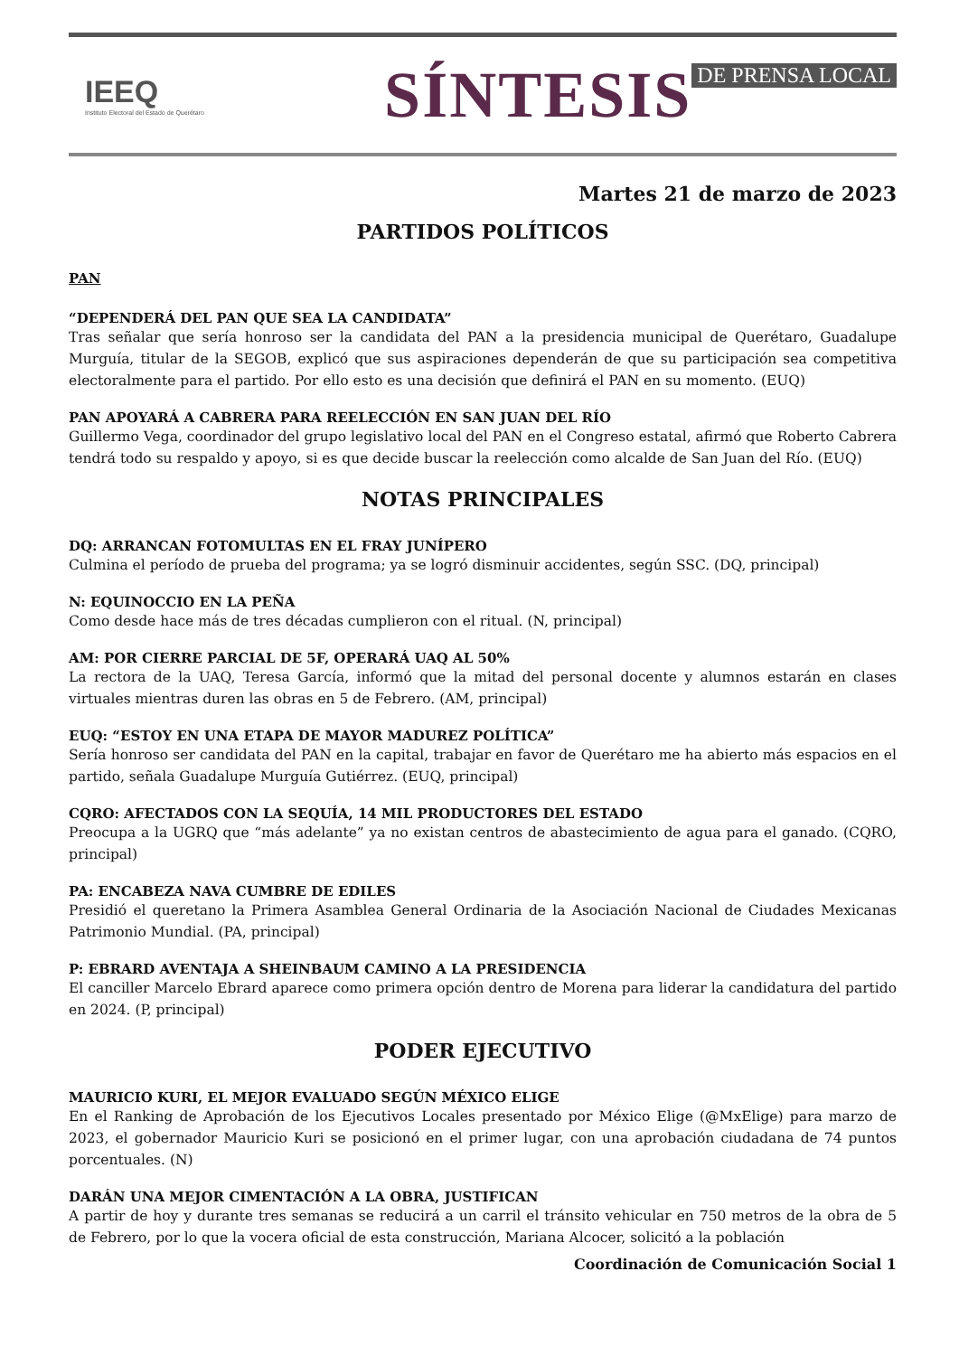IEEQ
Instituto Electoral del Estado de Querétaro
SÍNTESIS DE PRENSA LOCAL
Martes 21 de marzo de 2023
PARTIDOS POLÍTICOS
PAN
“DEPENDERÁ DEL PAN QUE SEA LA CANDIDATA”
Tras señalar que sería honroso ser la candidata del PAN a la presidencia municipal de Querétaro, Guadalupe Murguía, titular de la SEGOB, explicó que sus aspiraciones dependerán de que su participación sea competitiva electoralmente para el partido. Por ello esto es una decisión que definirá el PAN en su momento. (EUQ)
PAN APOYARÁ A CABRERA PARA REELECCIÓN EN SAN JUAN DEL RÍO
Guillermo Vega, coordinador del grupo legislativo local del PAN en el Congreso estatal, afirmó que Roberto Cabrera tendrá todo su respaldo y apoyo, si es que decide buscar la reelección como alcalde de San Juan del Río. (EUQ)
NOTAS PRINCIPALES
DQ: ARRANCAN FOTOMULTAS EN EL FRAY JUNÍPERO
Culmina el período de prueba del programa; ya se logró disminuir accidentes, según SSC. (DQ, principal)
N: EQUINOCCIO EN LA PEÑA
Como desde hace más de tres décadas cumplieron con el ritual. (N, principal)
AM: POR CIERRE PARCIAL DE 5F, OPERARÁ UAQ AL 50%
La rectora de la UAQ, Teresa García, informó que la mitad del personal docente y alumnos estarán en clases virtuales mientras duren las obras en 5 de Febrero. (AM, principal)
EUQ: “ESTOY EN UNA ETAPA DE MAYOR MADUREZ POLÍTICA”
Sería honroso ser candidata del PAN en la capital, trabajar en favor de Querétaro me ha abierto más espacios en el partido, señala Guadalupe Murguía Gutiérrez. (EUQ, principal)
CQRO: AFECTADOS CON LA SEQUÍA, 14 MIL PRODUCTORES DEL ESTADO
Preocupa a la UGRQ que “más adelante” ya no existan centros de abastecimiento de agua para el ganado. (CQRO, principal)
PA: ENCABEZA NAVA CUMBRE DE EDILES
Presidió el queretano la Primera Asamblea General Ordinaria de la Asociación Nacional de Ciudades Mexicanas Patrimonio Mundial. (PA, principal)
P: EBRARD AVENTAJA A SHEINBAUM CAMINO A LA PRESIDENCIA
El canciller Marcelo Ebrard aparece como primera opción dentro de Morena para liderar la candidatura del partido en 2024. (P, principal)
PODER EJECUTIVO
MAURICIO KURI, EL MEJOR EVALUADO SEGÚN MÉXICO ELIGE
En el Ranking de Aprobación de los Ejecutivos Locales presentado por México Elige (@MxElige) para marzo de 2023, el gobernador Mauricio Kuri se posicionó en el primer lugar, con una aprobación ciudadana de 74 puntos porcentuales. (N)
DARÁN UNA MEJOR CIMENTACIÓN A LA OBRA, JUSTIFICAN
A partir de hoy y durante tres semanas se reducirá a un carril el tránsito vehicular en 750 metros de la obra de 5 de Febrero, por lo que la vocera oficial de esta construcción, Mariana Alcocer, solicitó a la población
Coordinación de Comunicación Social 1